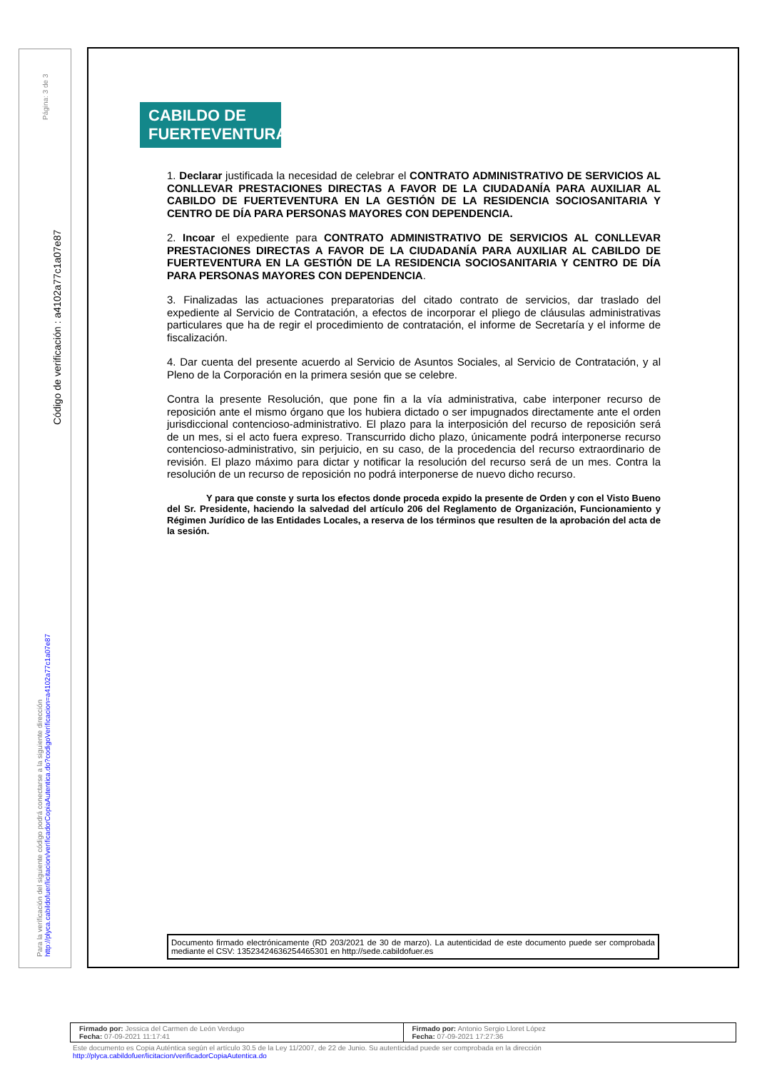Página: 3 de 3
Código de verificación : a4102a77c1a07e87
Para la verificación del siguiente código podrá conectarse a la siguiente dirección
http://plyca.cabildofuer/licitacion/verificadorCopiaAutentica.do?codigoVerificacion=a4102a77c1a07e87
CABILDO DE
FUERTEVENTURA
1. Declarar justificada la necesidad de celebrar el CONTRATO ADMINISTRATIVO DE SERVICIOS AL CONLLEVAR PRESTACIONES DIRECTAS A FAVOR DE LA CIUDADANÍA PARA AUXILIAR AL CABILDO DE FUERTEVENTURA EN LA GESTIÓN DE LA RESIDENCIA SOCIOSANITARIA Y CENTRO DE DÍA PARA PERSONAS MAYORES CON DEPENDENCIA.
2. Incoar el expediente para CONTRATO ADMINISTRATIVO DE SERVICIOS AL CONLLEVAR PRESTACIONES DIRECTAS A FAVOR DE LA CIUDADANÍA PARA AUXILIAR AL CABILDO DE FUERTEVENTURA EN LA GESTIÓN DE LA RESIDENCIA SOCIOSANITARIA Y CENTRO DE DÍA PARA PERSONAS MAYORES CON DEPENDENCIA.
3. Finalizadas las actuaciones preparatorias del citado contrato de servicios, dar traslado del expediente al Servicio de Contratación, a efectos de incorporar el pliego de cláusulas administrativas particulares que ha de regir el procedimiento de contratación, el informe de Secretaría y el informe de fiscalización.
4. Dar cuenta del presente acuerdo al Servicio de Asuntos Sociales, al Servicio de Contratación, y al Pleno de la Corporación en la primera sesión que se celebre.
Contra la presente Resolución, que pone fin a la vía administrativa, cabe interponer recurso de reposición ante el mismo órgano que los hubiera dictado o ser impugnados directamente ante el orden jurisdiccional contencioso-administrativo. El plazo para la interposición del recurso de reposición será de un mes, si el acto fuera expreso. Transcurrido dicho plazo, únicamente podrá interponerse recurso contencioso-administrativo, sin perjuicio, en su caso, de la procedencia del recurso extraordinario de revisión. El plazo máximo para dictar y notificar la resolución del recurso será de un mes. Contra la resolución de un recurso de reposición no podrá interponerse de nuevo dicho recurso.
Y para que conste y surta los efectos donde proceda expido la presente de Orden y con el Visto Bueno del Sr. Presidente, haciendo la salvedad del artículo 206 del Reglamento de Organización, Funcionamiento y Régimen Jurídico de las Entidades Locales, a reserva de los términos que resulten de la aprobación del acta de la sesión.
Documento firmado electrónicamente (RD 203/2021 de 30 de marzo). La autenticidad de este documento puede ser comprobada mediante el CSV: 13523424636254465301 en http://sede.cabildofuer.es
| Firmado por: Jessica del Carmen de León Verdugo Fecha: 07-09-2021 11:17:41 | Firmado por: Antonio Sergio Lloret López Fecha: 07-09-2021 17:27:36 |
Este documento es Copia Auténtica según el artículo 30.5 de la Ley 11/2007, de 22 de Junio. Su autenticidad puede ser comprobada en la dirección
http://plyca.cabildofuer/licitacion/verificadorCopiaAutentica.do